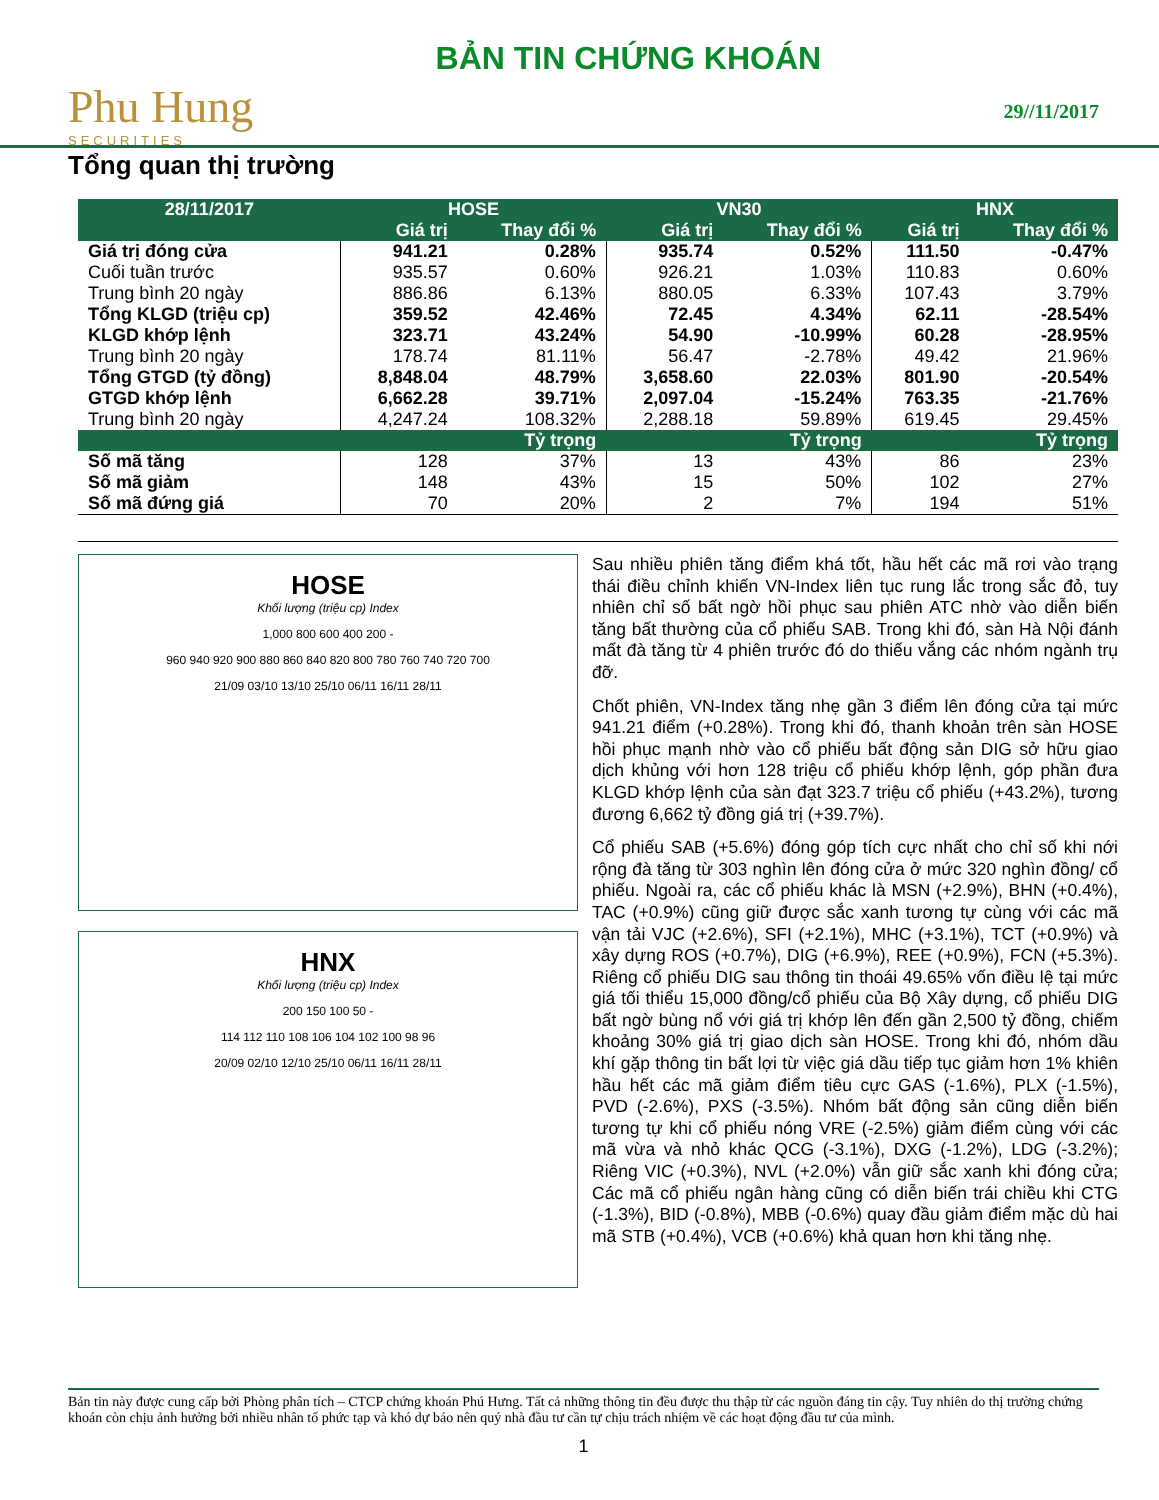Phu Hung
SECURITIES
BẢN TIN CHỨNG KHOÁN
29//11/2017
Tổng quan thị trường
| 28/11/2017 | HOSE | | VN30 | | HNX | |
| --- | --- | --- | --- | --- | --- | --- |
| | Giá trị | Thay đổi % | Giá trị | Thay đổi % | Giá trị | Thay đổi % |
| Giá trị đóng cửa | 941.21 | 0.28% | 935.74 | 0.52% | 111.50 | -0.47% |
| Cuối tuần trước | 935.57 | 0.60% | 926.21 | 1.03% | 110.83 | 0.60% |
| Trung bình 20 ngày | 886.86 | 6.13% | 880.05 | 6.33% | 107.43 | 3.79% |
| Tổng KLGD (triệu cp) | 359.52 | 42.46% | 72.45 | 4.34% | 62.11 | -28.54% |
| KLGD khớp lệnh | 323.71 | 43.24% | 54.90 | -10.99% | 60.28 | -28.95% |
| Trung bình 20 ngày | 178.74 | 81.11% | 56.47 | -2.78% | 49.42 | 21.96% |
| Tổng GTGD (tỷ đồng) | 8,848.04 | 48.79% | 3,658.60 | 22.03% | 801.90 | -20.54% |
| GTGD khớp lệnh | 6,662.28 | 39.71% | 2,097.04 | -15.24% | 763.35 | -21.76% |
| Trung bình 20 ngày | 4,247.24 | 108.32% | 2,288.18 | 59.89% | 619.45 | 29.45% |
| | | Tỷ trọng | | Tỷ trọng | | Tỷ trọng |
| Số mã tăng | 128 | 37% | 13 | 43% | 86 | 23% |
| Số mã giảm | 148 | 43% | 15 | 50% | 102 | 27% |
| Số mã đứng giá | 70 | 20% | 2 | 7% | 194 | 51% |
HOSE
Khối lượng (triệu cp) Index
1,000 800 600 400 200 -
960 940 920 900 880 860 840 820 800 780 760 740 720 700
21/09 03/10 13/10 25/10 06/11 16/11 28/11
HNX
Khối lượng (triệu cp) Index
200 150 100 50 -
114 112 110 108 106 104 102 100 98 96
20/09 02/10 12/10 25/10 06/11 16/11 28/11
Sau nhiều phiên tăng điểm khá tốt, hầu hết các mã rơi vào trạng thái điều chỉnh khiến VN-Index liên tục rung lắc trong sắc đỏ, tuy nhiên chỉ số bất ngờ hồi phục sau phiên ATC nhờ vào diễn biến tăng bất thường của cổ phiếu SAB. Trong khi đó, sàn Hà Nội đánh mất đà tăng từ 4 phiên trước đó do thiếu vắng các nhóm ngành trụ đỡ.
Chốt phiên, VN-Index tăng nhẹ gần 3 điểm lên đóng cửa tại mức 941.21 điểm (+0.28%). Trong khi đó, thanh khoản trên sàn HOSE hồi phục mạnh nhờ vào cổ phiếu bất động sản DIG sở hữu giao dịch khủng với hơn 128 triệu cổ phiếu khớp lệnh, góp phần đưa KLGD khớp lệnh của sàn đạt 323.7 triệu cổ phiếu (+43.2%), tương đương 6,662 tỷ đồng giá trị (+39.7%).
Cổ phiếu SAB (+5.6%) đóng góp tích cực nhất cho chỉ số khi nới rộng đà tăng từ 303 nghìn lên đóng cửa ở mức 320 nghìn đồng/ cổ phiếu. Ngoài ra, các cổ phiếu khác là MSN (+2.9%), BHN (+0.4%), TAC (+0.9%) cũng giữ được sắc xanh tương tự cùng với các mã vận tải VJC (+2.6%), SFI (+2.1%), MHC (+3.1%), TCT (+0.9%) và xây dựng ROS (+0.7%), DIG (+6.9%), REE (+0.9%), FCN (+5.3%). Riêng cổ phiếu DIG sau thông tin thoái 49.65% vốn điều lệ tại mức giá tối thiểu 15,000 đồng/cổ phiếu của Bộ Xây dựng, cổ phiếu DIG bất ngờ bùng nổ với giá trị khớp lên đến gần 2,500 tỷ đồng, chiếm khoảng 30% giá trị giao dịch sàn HOSE. Trong khi đó, nhóm dầu khí gặp thông tin bất lợi từ việc giá dầu tiếp tục giảm hơn 1% khiên hầu hết các mã giảm điểm tiêu cực GAS (-1.6%), PLX (-1.5%), PVD (-2.6%), PXS (-3.5%). Nhóm bất động sản cũng diễn biến tương tự khi cổ phiếu nóng VRE (-2.5%) giảm điểm cùng với các mã vừa và nhỏ khác QCG (-3.1%), DXG (-1.2%), LDG (-3.2%); Riêng VIC (+0.3%), NVL (+2.0%) vẫn giữ sắc xanh khi đóng cửa; Các mã cổ phiếu ngân hàng cũng có diễn biến trái chiều khi CTG (-1.3%), BID (-0.8%), MBB (-0.6%) quay đầu giảm điểm mặc dù hai mã STB (+0.4%), VCB (+0.6%) khả quan hơn khi tăng nhẹ.
Bản tin này được cung cấp bởi Phòng phân tích – CTCP chứng khoán Phú Hưng. Tất cả những thông tin đều được thu thập từ các nguồn đáng tin cậy. Tuy nhiên do thị trường chứng khoán còn chịu ảnh hưởng bởi nhiều nhân tố phức tạp và khó dự báo nên quý nhà đầu tư cần tự chịu trách nhiệm về các hoạt động đầu tư của mình.
1